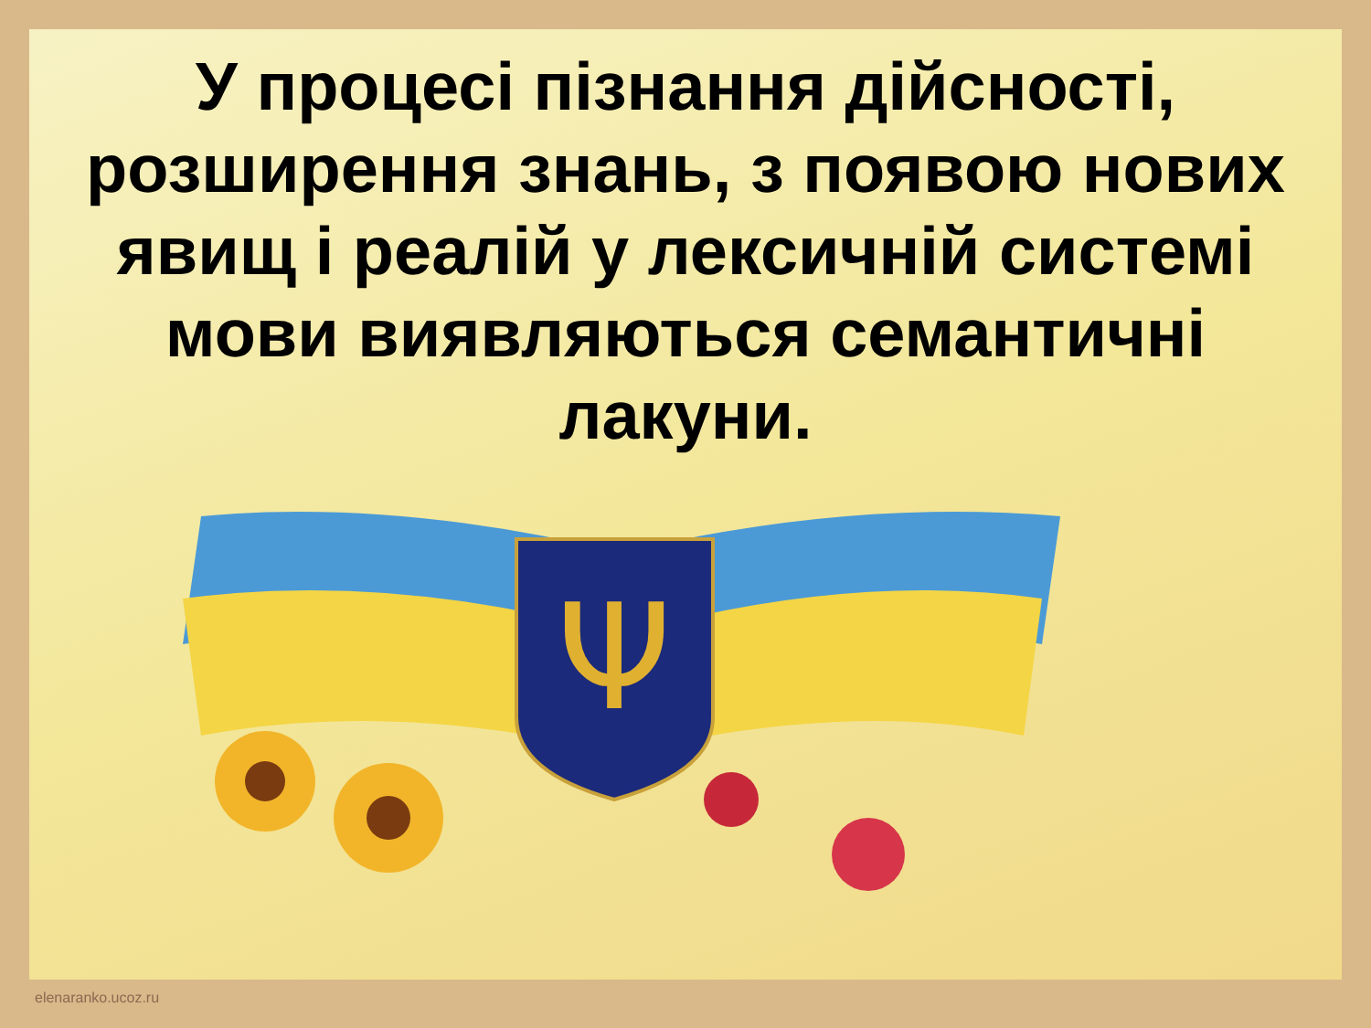У процесі пізнання дійсності, розширення знань, з появою нових явищ і реалій у лексичній системі мови виявляються семантичні лакуни.
Ψ
elenaranko.ucoz.ru